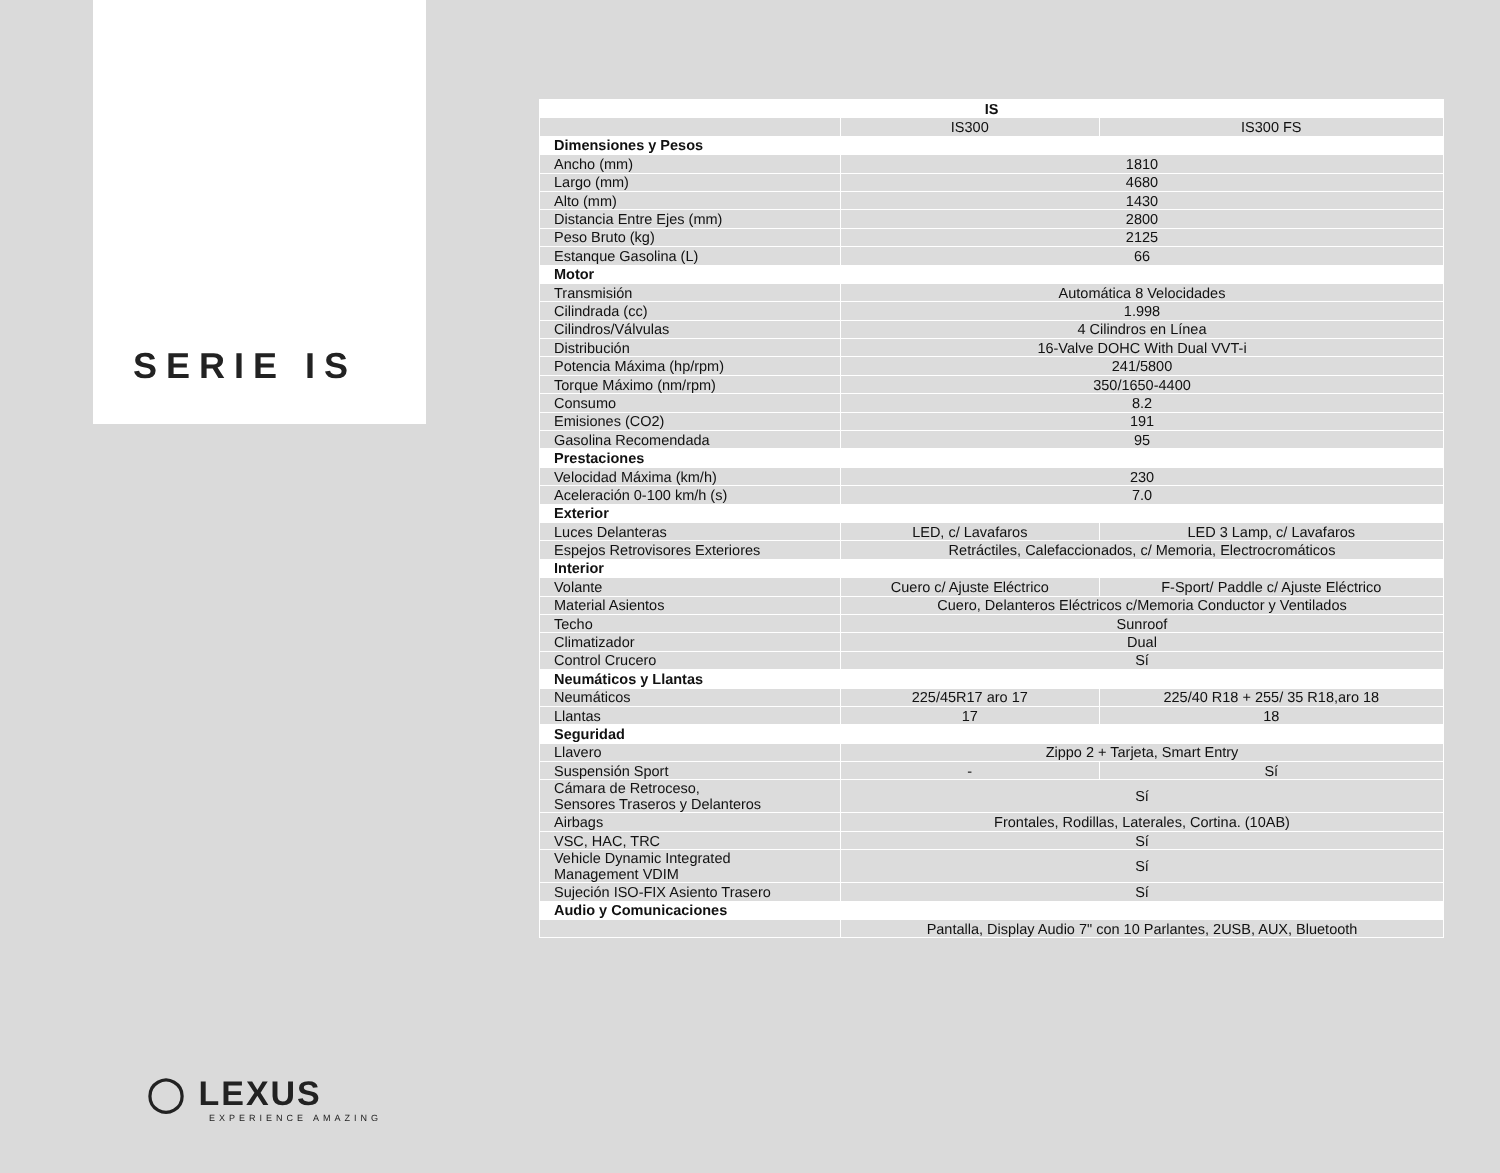SERIE IS
◯ LEXUS
EXPERIENCE AMAZING
| IS | | |
| --- | --- | --- |
| | IS300 | IS300 FS |
| Dimensiones y Pesos | | |
| Ancho (mm) | 1810 | |
| Largo (mm) | 4680 | |
| Alto (mm) | 1430 | |
| Distancia Entre Ejes (mm) | 2800 | |
| Peso Bruto (kg) | 2125 | |
| Estanque Gasolina (L) | 66 | |
| Motor | | |
| Transmisión | Automática 8 Velocidades | |
| Cilindrada (cc) | 1.998 | |
| Cilindros/Válvulas | 4 Cilindros en Línea | |
| Distribución | 16-Valve DOHC With Dual VVT-i | |
| Potencia Máxima (hp/rpm) | 241/5800 | |
| Torque Máximo (nm/rpm) | 350/1650-4400 | |
| Consumo | 8.2 | |
| Emisiones (CO2) | 191 | |
| Gasolina Recomendada | 95 | |
| Prestaciones | | |
| Velocidad Máxima (km/h) | 230 | |
| Aceleración 0-100 km/h (s) | 7.0 | |
| Exterior | | |
| Luces Delanteras | LED, c/ Lavafaros | LED 3 Lamp, c/ Lavafaros |
| Espejos Retrovisores Exteriores | Retráctiles, Calefaccionados, c/ Memoria, Electrocromáticos | |
| Interior | | |
| Volante | Cuero c/ Ajuste Eléctrico | F-Sport/ Paddle c/ Ajuste Eléctrico |
| Material Asientos | Cuero, Delanteros Eléctricos c/Memoria Conductor y Ventilados | |
| Techo | Sunroof | |
| Climatizador | Dual | |
| Control Crucero | Sí | |
| Neumáticos y Llantas | | |
| Neumáticos | 225/45R17 aro 17 | 225/40 R18 + 255/ 35 R18,aro 18 |
| Llantas | 17 | 18 |
| Seguridad | | |
| Llavero | Zippo 2 + Tarjeta, Smart Entry | |
| Suspensión Sport | - | Sí |
| Cámara de Retroceso, Sensores Traseros y Delanteros | Sí | |
| Airbags | Frontales, Rodillas, Laterales, Cortina. (10AB) | |
| VSC, HAC, TRC | Sí | |
| Vehicle Dynamic Integrated Management VDIM | Sí | |
| Sujeción ISO-FIX Asiento Trasero | Sí | |
| Audio y Comunicaciones | | |
| | Pantalla, Display Audio 7" con 10 Parlantes, 2USB, AUX, Bluetooth | |